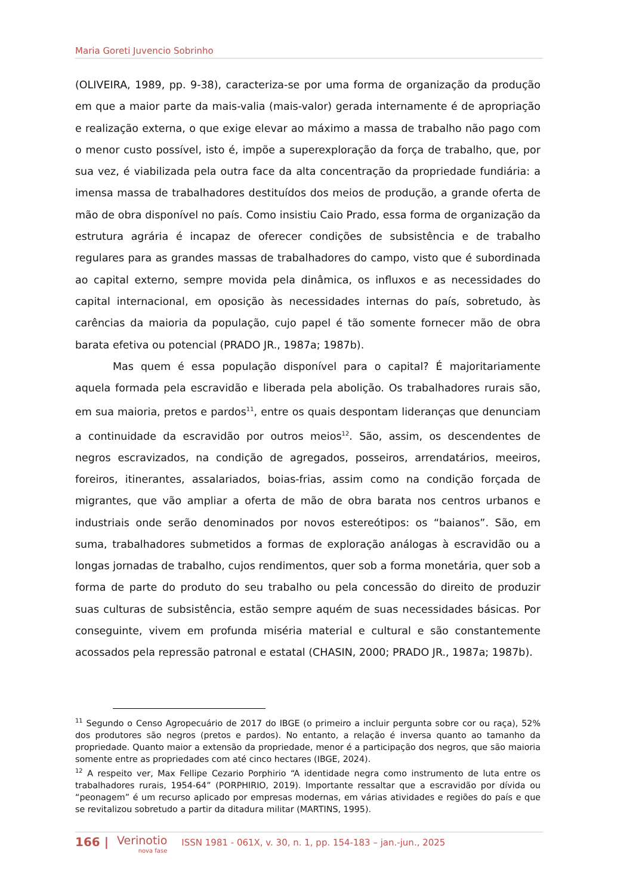Maria Goreti Juvencio Sobrinho
(OLIVEIRA, 1989, pp. 9-38), caracteriza-se por uma forma de organização da produção em que a maior parte da mais-valia (mais-valor) gerada internamente é de apropriação e realização externa, o que exige elevar ao máximo a massa de trabalho não pago com o menor custo possível, isto é, impõe a superexploração da força de trabalho, que, por sua vez, é viabilizada pela outra face da alta concentração da propriedade fundiária: a imensa massa de trabalhadores destituídos dos meios de produção, a grande oferta de mão de obra disponível no país. Como insistiu Caio Prado, essa forma de organização da estrutura agrária é incapaz de oferecer condições de subsistência e de trabalho regulares para as grandes massas de trabalhadores do campo, visto que é subordinada ao capital externo, sempre movida pela dinâmica, os influxos e as necessidades do capital internacional, em oposição às necessidades internas do país, sobretudo, às carências da maioria da população, cujo papel é tão somente fornecer mão de obra barata efetiva ou potencial (PRADO JR., 1987a; 1987b).
Mas quem é essa população disponível para o capital? É majoritariamente aquela formada pela escravidão e liberada pela abolição. Os trabalhadores rurais são, em sua maioria, pretos e pardos<sup>11</sup>, entre os quais despontam lideranças que denunciam a continuidade da escravidão por outros meios<sup>12</sup>. São, assim, os descendentes de negros escravizados, na condição de agregados, posseiros, arrendatários, meeiros, foreiros, itinerantes, assalariados, boias-frias, assim como na condição forçada de migrantes, que vão ampliar a oferta de mão de obra barata nos centros urbanos e industriais onde serão denominados por novos estereótipos: os “baianos”. São, em suma, trabalhadores submetidos a formas de exploração análogas à escravidão ou a longas jornadas de trabalho, cujos rendimentos, quer sob a forma monetária, quer sob a forma de parte do produto do seu trabalho ou pela concessão do direito de produzir suas culturas de subsistência, estão sempre aquém de suas necessidades básicas. Por conseguinte, vivem em profunda miséria material e cultural e são constantemente acossados pela repressão patronal e estatal (CHASIN, 2000; PRADO JR., 1987a; 1987b).
<sup>11</sup> Segundo o Censo Agropecuário de 2017 do IBGE (o primeiro a incluir pergunta sobre cor ou raça), 52% dos produtores são negros (pretos e pardos). No entanto, a relação é inversa quanto ao tamanho da propriedade. Quanto maior a extensão da propriedade, menor é a participação dos negros, que são maioria somente entre as propriedades com até cinco hectares (IBGE, 2024).
<sup>12</sup> A respeito ver, Max Fellipe Cezario Porphirio “A identidade negra como instrumento de luta entre os trabalhadores rurais, 1954-64” (PORPHIRIO, 2019). Importante ressaltar que a escravidão por dívida ou “peonagem” é um recurso aplicado por empresas modernas, em várias atividades e regiões do país e que se revitalizou sobretudo a partir da ditadura militar (MARTINS, 1995).
166 |
Verinotio
nova fase
ISSN 1981 - 061X, v. 30, n. 1, pp. 154-183 – jan.-jun., 2025